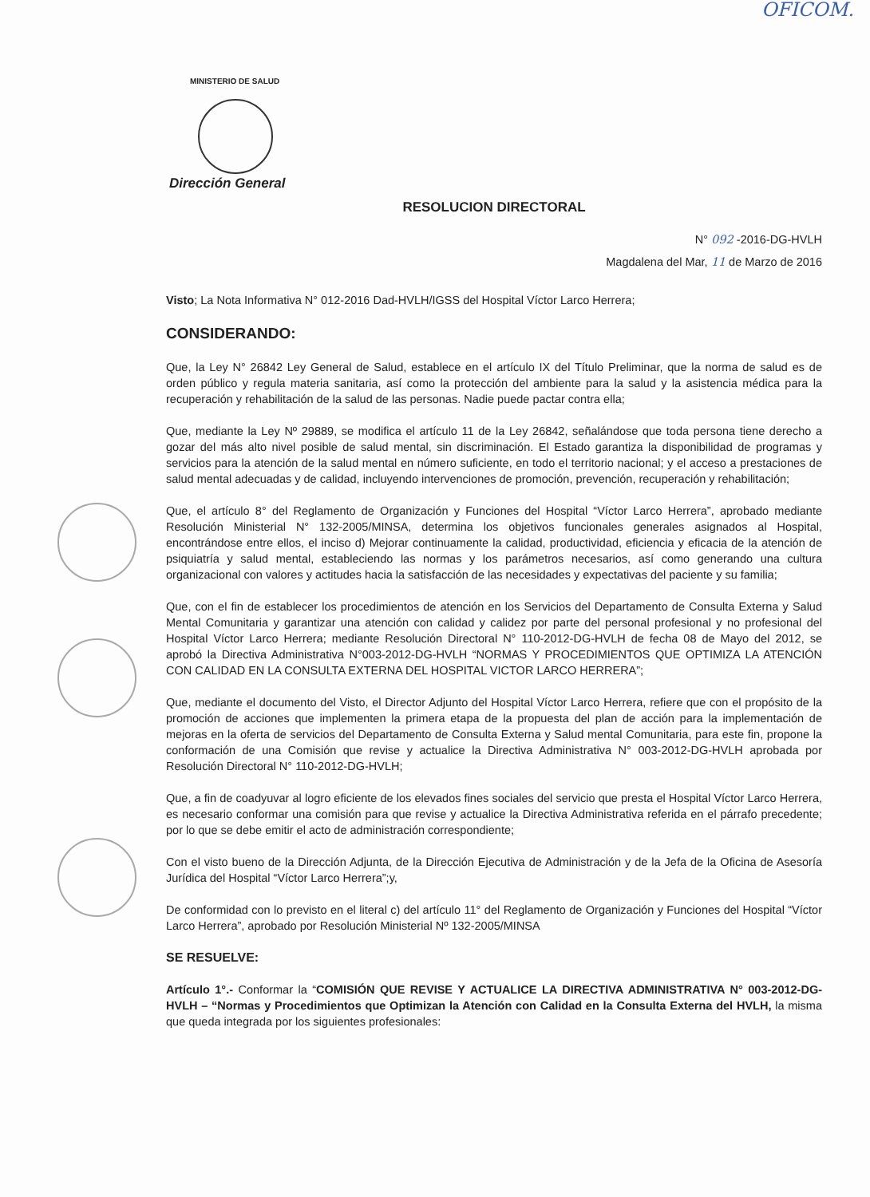OFICOM.
MINISTERIO DE SALUD
Dirección General
RESOLUCION DIRECTORAL
N° 092 -2016-DG-HVLH
Magdalena del Mar, 11 de Marzo de 2016
Visto; La Nota Informativa N° 012-2016 Dad-HVLH/IGSS del Hospital Víctor Larco Herrera;
CONSIDERANDO:
Que, la Ley N° 26842 Ley General de Salud, establece en el artículo IX del Título Preliminar, que la norma de salud es de orden público y regula materia sanitaria, así como la protección del ambiente para la salud y la asistencia médica para la recuperación y rehabilitación de la salud de las personas. Nadie puede pactar contra ella;
Que, mediante la Ley Nº 29889, se modifica el artículo 11 de la Ley 26842, señalándose que toda persona tiene derecho a gozar del más alto nivel posible de salud mental, sin discriminación. El Estado garantiza la disponibilidad de programas y servicios para la atención de la salud mental en número suficiente, en todo el territorio nacional; y el acceso a prestaciones de salud mental adecuadas y de calidad, incluyendo intervenciones de promoción, prevención, recuperación y rehabilitación;
Que, el artículo 8° del Reglamento de Organización y Funciones del Hospital “Víctor Larco Herrera”, aprobado mediante Resolución Ministerial N° 132-2005/MINSA, determina los objetivos funcionales generales asignados al Hospital, encontrándose entre ellos, el inciso d) Mejorar continuamente la calidad, productividad, eficiencia y eficacia de la atención de psiquiatría y salud mental, estableciendo las normas y los parámetros necesarios, así como generando una cultura organizacional con valores y actitudes hacia la satisfacción de las necesidades y expectativas del paciente y su familia;
Que, con el fin de establecer los procedimientos de atención en los Servicios del Departamento de Consulta Externa y Salud Mental Comunitaria y garantizar una atención con calidad y calidez por parte del personal profesional y no profesional del Hospital Víctor Larco Herrera; mediante Resolución Directoral N° 110-2012-DG-HVLH de fecha 08 de Mayo del 2012, se aprobó la Directiva Administrativa N°003-2012-DG-HVLH “NORMAS Y PROCEDIMIENTOS QUE OPTIMIZA LA ATENCIÓN CON CALIDAD EN LA CONSULTA EXTERNA DEL HOSPITAL VICTOR LARCO HERRERA”;
Que, mediante el documento del Visto, el Director Adjunto del Hospital Víctor Larco Herrera, refiere que con el propósito de la promoción de acciones que implementen la primera etapa de la propuesta del plan de acción para la implementación de mejoras en la oferta de servicios del Departamento de Consulta Externa y Salud mental Comunitaria, para este fin, propone la conformación de una Comisión que revise y actualice la Directiva Administrativa N° 003-2012-DG-HVLH aprobada por Resolución Directoral N° 110-2012-DG-HVLH;
Que, a fin de coadyuvar al logro eficiente de los elevados fines sociales del servicio que presta el Hospital Víctor Larco Herrera, es necesario conformar una comisión para que revise y actualice la Directiva Administrativa referida en el párrafo precedente; por lo que se debe emitir el acto de administración correspondiente;
Con el visto bueno de la Dirección Adjunta, de la Dirección Ejecutiva de Administración y de la Jefa de la Oficina de Asesoría Jurídica del Hospital “Víctor Larco Herrera”;y,
De conformidad con lo previsto en el literal c) del artículo 11° del Reglamento de Organización y Funciones del Hospital “Víctor Larco Herrera”, aprobado por Resolución Ministerial Nº 132-2005/MINSA
SE RESUELVE:
Artículo 1°.- Conformar la “COMISIÓN QUE REVISE Y ACTUALICE LA DIRECTIVA ADMINISTRATIVA N° 003-2012-DG-HVLH – “Normas y Procedimientos que Optimizan la Atención con Calidad en la Consulta Externa del HVLH, la misma que queda integrada por los siguientes profesionales: